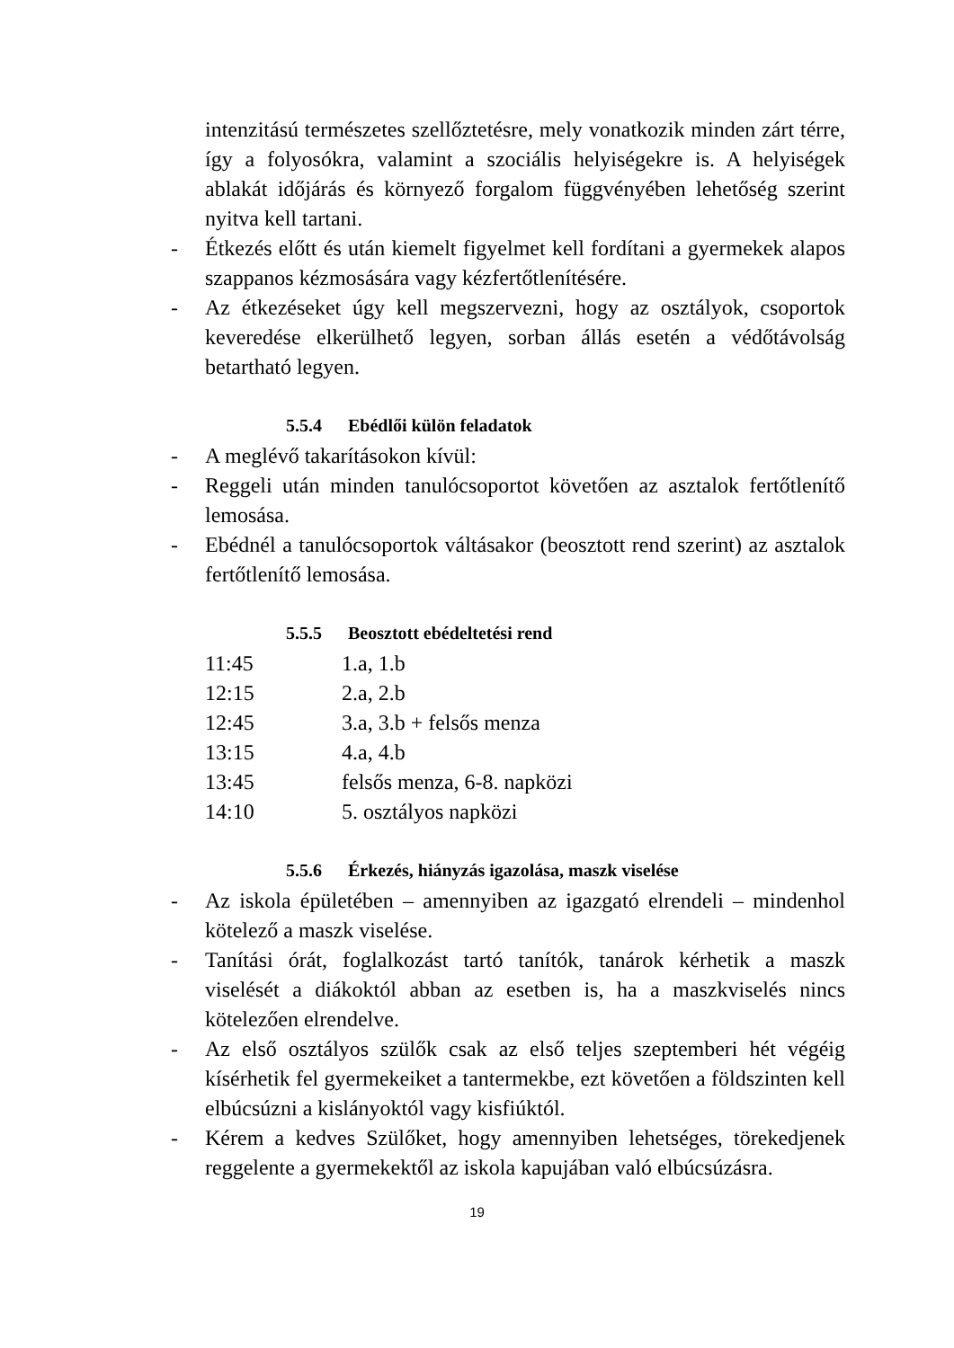intenzitású természetes szellőztetésre, mely vonatkozik minden zárt térre, így a folyosókra, valamint a szociális helyiségekre is. A helyiségek ablakát időjárás és környező forgalom függvényében lehetőség szerint nyitva kell tartani.
- Étkezés előtt és után kiemelt figyelmet kell fordítani a gyermekek alapos szappanos kézmosására vagy kézfertőtlenítésére.
- Az étkezéseket úgy kell megszervezni, hogy az osztályok, csoportok keveredése elkerülhető legyen, sorban állás esetén a védőtávolság betartható legyen.
5.5.4 Ebédlői külön feladatok
- A meglévő takarításokon kívül:
- Reggeli után minden tanulócsoportot követően az asztalok fertőtlenítő lemosása.
- Ebédnél a tanulócsoportok váltásakor (beosztott rend szerint) az asztalok fertőtlenítő lemosása.
5.5.5 Beosztott ebédeltetési rend
11:45 1.a, 1.b
12:15 2.a, 2.b
12:45 3.a, 3.b + felsős menza
13:15 4.a, 4.b
13:45 felsős menza, 6-8. napközi
14:10 5. osztályos napközi
5.5.6 Érkezés, hiányzás igazolása, maszk viselése
- Az iskola épületében – amennyiben az igazgató elrendeli – mindenhol kötelező a maszk viselése.
- Tanítási órát, foglalkozást tartó tanítók, tanárok kérhetik a maszk viselését a diákoktól abban az esetben is, ha a maszkviselés nincs kötelezően elrendelve.
- Az első osztályos szülők csak az első teljes szeptemberi hét végéig kísérhetik fel gyermekeiket a tantermekbe, ezt követően a földszinten kell elbúcsúzni a kislányoktól vagy kisfiúktól.
- Kérem a kedves Szülőket, hogy amennyiben lehetséges, törekedjenek reggelente a gyermekektől az iskola kapujában való elbúcsúzásra.
19